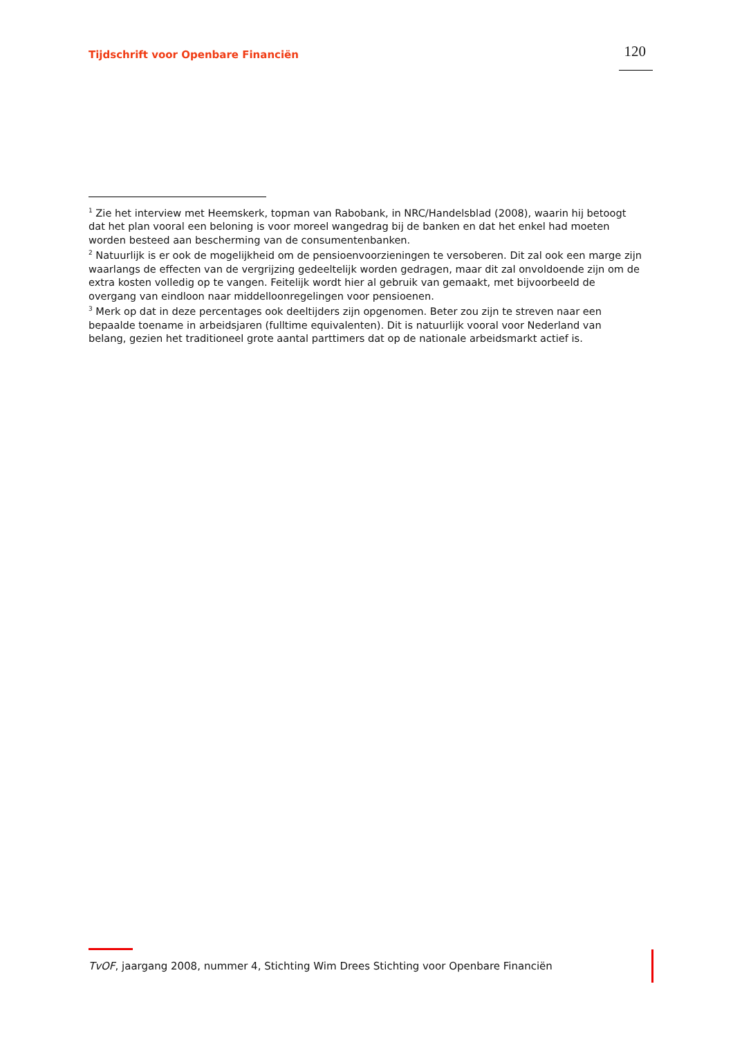Tijdschrift voor Openbare Financiën
120
<sup>1</sup> Zie het interview met Heemskerk, topman van Rabobank, in NRC/Handelsblad (2008), waarin hij betoogt dat het plan vooral een beloning is voor moreel wangedrag bij de banken en dat het enkel had moeten worden besteed aan bescherming van de consumentenbanken.
<sup>2</sup> Natuurlijk is er ook de mogelijkheid om de pensioenvoorzieningen te versoberen. Dit zal ook een marge zijn waarlangs de effecten van de vergrijzing gedeeltelijk worden gedragen, maar dit zal onvoldoende zijn om de extra kosten volledig op te vangen. Feitelijk wordt hier al gebruik van gemaakt, met bijvoorbeeld de overgang van eindloon naar middelloonregelingen voor pensioenen.
<sup>3</sup> Merk op dat in deze percentages ook deeltijders zijn opgenomen. Beter zou zijn te streven naar een bepaalde toename in arbeidsjaren (fulltime equivalenten). Dit is natuurlijk vooral voor Nederland van belang, gezien het traditioneel grote aantal parttimers dat op de nationale arbeidsmarkt actief is.
TvOF, jaargang 2008, nummer 4, Stichting Wim Drees Stichting voor Openbare Financiën